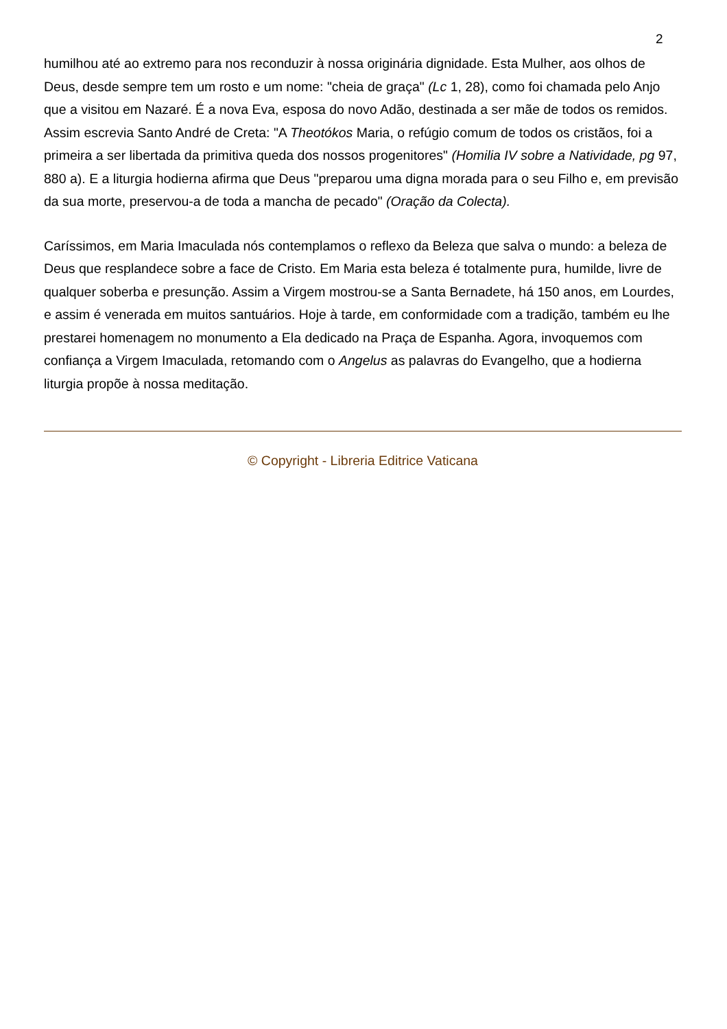2
humilhou até ao extremo para nos reconduzir à nossa originária dignidade. Esta Mulher, aos olhos de Deus, desde sempre tem um rosto e um nome: "cheia de graça" (Lc 1, 28), como foi chamada pelo Anjo que a visitou em Nazaré. É a nova Eva, esposa do novo Adão, destinada a ser mãe de todos os remidos. Assim escrevia Santo André de Creta: "A Theotókos Maria, o refúgio comum de todos os cristãos, foi a primeira a ser libertada da primitiva queda dos nossos progenitores" (Homilia IV sobre a Natividade, pg 97, 880 a). E a liturgia hodierna afirma que Deus "preparou uma digna morada para o seu Filho e, em previsão da sua morte, preservou-a de toda a mancha de pecado" (Oração da Colecta).
Caríssimos, em Maria Imaculada nós contemplamos o reflexo da Beleza que salva o mundo: a beleza de Deus que resplandece sobre a face de Cristo. Em Maria esta beleza é totalmente pura, humilde, livre de qualquer soberba e presunção. Assim a Virgem mostrou-se a Santa Bernadete, há 150 anos, em Lourdes, e assim é venerada em muitos santuários. Hoje à tarde, em conformidade com a tradição, também eu lhe prestarei homenagem no monumento a Ela dedicado na Praça de Espanha. Agora, invoquemos com confiança a Virgem Imaculada, retomando com o Angelus as palavras do Evangelho, que a hodierna liturgia propõe à nossa meditação.
© Copyright - Libreria Editrice Vaticana